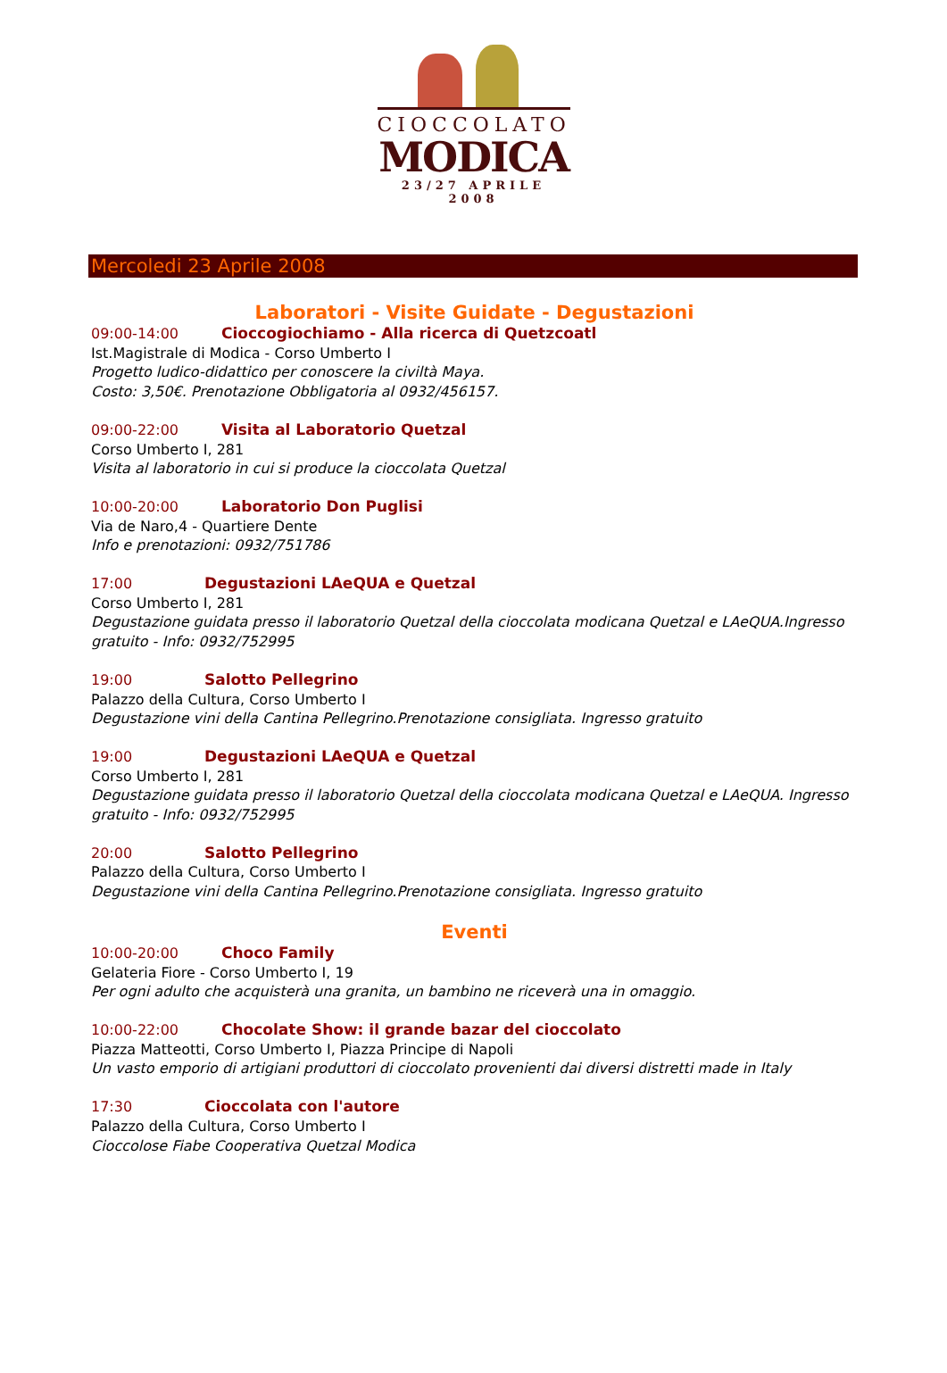CIOCCOLATO
MODICA
23/27 APRILE 2008
Mercoledi 23 Aprile 2008
Laboratori - Visite Guidate - Degustazioni
09:00-14:00 Cioccogiochiamo - Alla ricerca di Quetzcoatl
Ist.Magistrale di Modica - Corso Umberto I
Progetto ludico-didattico per conoscere la civiltà Maya.
Costo: 3,50€. Prenotazione Obbligatoria al 0932/456157.
09:00-22:00 Visita al Laboratorio Quetzal
Corso Umberto I, 281
Visita al laboratorio in cui si produce la cioccolata Quetzal
10:00-20:00 Laboratorio Don Puglisi
Via de Naro,4 - Quartiere Dente
Info e prenotazioni: 0932/751786
17:00 Degustazioni LAeQUA e Quetzal
Corso Umberto I, 281
Degustazione guidata presso il laboratorio Quetzal della cioccolata modicana Quetzal e LAeQUA.Ingresso gratuito - Info: 0932/752995
19:00 Salotto Pellegrino
Palazzo della Cultura, Corso Umberto I
Degustazione vini della Cantina Pellegrino.Prenotazione consigliata. Ingresso gratuito
19:00 Degustazioni LAeQUA e Quetzal
Corso Umberto I, 281
Degustazione guidata presso il laboratorio Quetzal della cioccolata modicana Quetzal e LAeQUA. Ingresso gratuito - Info: 0932/752995
20:00 Salotto Pellegrino
Palazzo della Cultura, Corso Umberto I
Degustazione vini della Cantina Pellegrino.Prenotazione consigliata. Ingresso gratuito
Eventi
10:00-20:00 Choco Family
Gelateria Fiore - Corso Umberto I, 19
Per ogni adulto che acquisterà una granita, un bambino ne riceverà una in omaggio.
10:00-22:00 Chocolate Show: il grande bazar del cioccolato
Piazza Matteotti, Corso Umberto I, Piazza Principe di Napoli
Un vasto emporio di artigiani produttori di cioccolato provenienti dai diversi distretti made in Italy
17:30 Cioccolata con l'autore
Palazzo della Cultura, Corso Umberto I
Cioccolose Fiabe Cooperativa Quetzal Modica